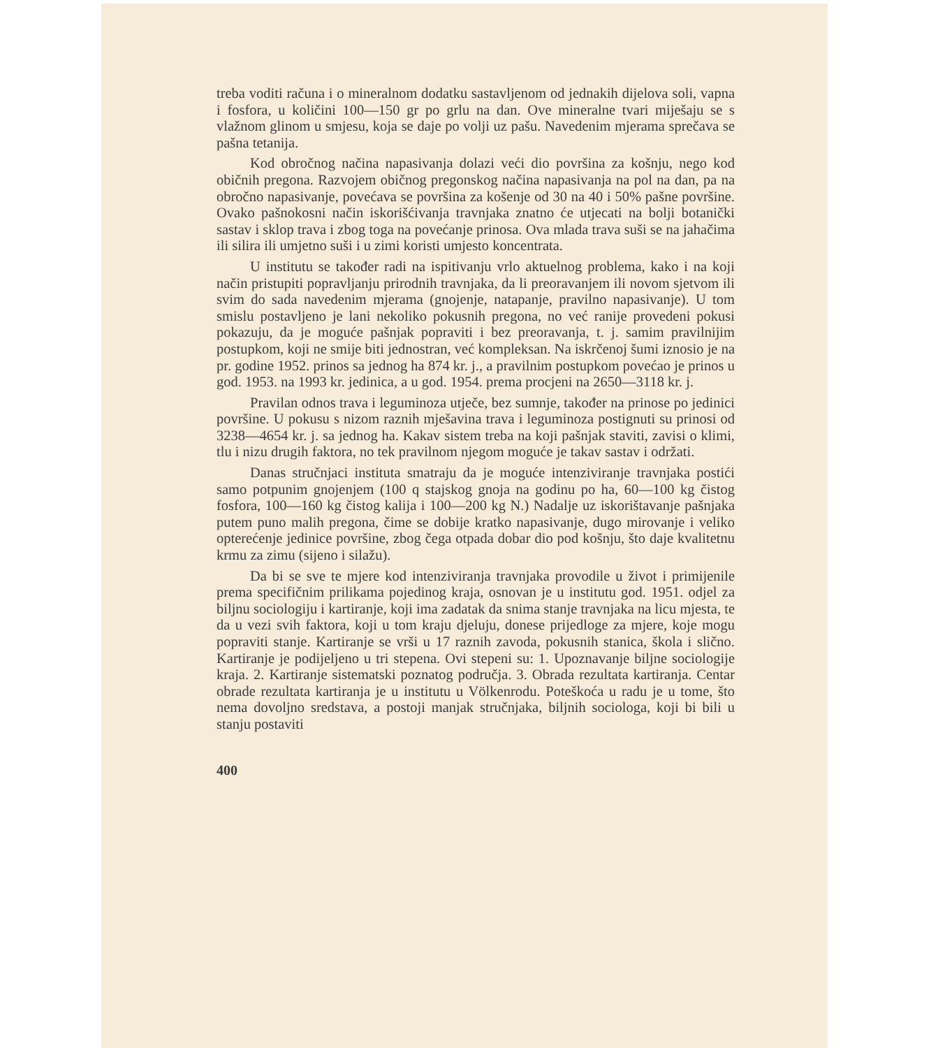treba voditi računa i o mineralnom dodatku sastavljenom od jednakih dijelova soli, vapna i fosfora, u količini 100—150 gr po grlu na dan. Ove mineralne tvari miješaju se s vlažnom glinom u smjesu, koja se daje po volji uz pašu. Navedenim mjerama sprečava se pašna tetanija.
Kod obročnog načina napasivanja dolazi veći dio površina za košnju, nego kod običnih pregona. Razvojem običnog pregonskog načina napasivanja na pol na dan, pa na obročno napasivanje, povećava se površina za košenje od 30 na 40 i 50% pašne površine. Ovako pašnokosni način iskorišćivanja travnjaka znatno će utjecati na bolji botanički sastav i sklop trava i zbog toga na povećanje prinosa. Ova mlada trava suši se na jahačima ili silira ili umjetno suši i u zimi koristi umjesto koncentrata.
U institutu se također radi na ispitivanju vrlo aktuelnog problema, kako i na koji način pristupiti popravljanju prirodnih travnjaka, da li preoravanjem ili novom sjetvom ili svim do sada navedenim mjerama (gnojenje, natapanje, pravilno napasivanje). U tom smislu postavljeno je lani nekoliko pokusnih pregona, no već ranije provedeni pokusi pokazuju, da je moguće pašnjak popraviti i bez preoravanja, t. j. samim pravilnijim postupkom, koji ne smije biti jednostran, već kompleksan. Na iskrčenoj šumi iznosio je na pr. godine 1952. prinos sa jednog ha 874 kr. j., a pravilnim postupkom povećao je prinos u god. 1953. na 1993 kr. jedinica, a u god. 1954. prema procjeni na 2650—3118 kr. j.
Pravilan odnos trava i leguminoza utječe, bez sumnje, također na prinose po jedinici površine. U pokusu s nizom raznih mješavina trava i leguminoza postignuti su prinosi od 3238—4654 kr. j. sa jednog ha. Kakav sistem treba na koji pašnjak staviti, zavisi o klimi, tlu i nizu drugih faktora, no tek pravilnom njegom moguće je takav sastav i održati.
Danas stručnjaci instituta smatraju da je moguće intenziviranje travnjaka postići samo potpunim gnojenjem (100 q stajskog gnoja na godinu po ha, 60—100 kg čistog fosfora, 100—160 kg čistog kalija i 100—200 kg N.) Nadalje uz iskorištavanje pašnjaka putem puno malih pregona, čime se dobije kratko napasivanje, dugo mirovanje i veliko opterećenje jedinice površine, zbog čega otpada dobar dio pod košnju, što daje kvalitetnu krmu za zimu (sijeno i silažu).
Da bi se sve te mjere kod intenziviranja travnjaka provodile u život i primijenile prema specifičnim prilikama pojedinog kraja, osnovan je u institutu god. 1951. odjel za biljnu sociologiju i kartiranje, koji ima zadatak da snima stanje travnjaka na licu mjesta, te da u vezi svih faktora, koji u tom kraju djeluju, donese prijedloge za mjere, koje mogu popraviti stanje. Kartiranje se vrši u 17 raznih zavoda, pokusnih stanica, škola i slično. Kartiranje je podijeljeno u tri stepena. Ovi stepeni su: 1. Upoznavanje biljne sociologije kraja. 2. Kartiranje sistematski poznatog područja. 3. Obrada rezultata kartiranja. Centar obrade rezultata kartiranja je u institutu u Völkenrodu. Poteškoća u radu je u tome, što nema dovoljno sredstava, a postoji manjak stručnjaka, biljnih sociologa, koji bi bili u stanju postaviti
400